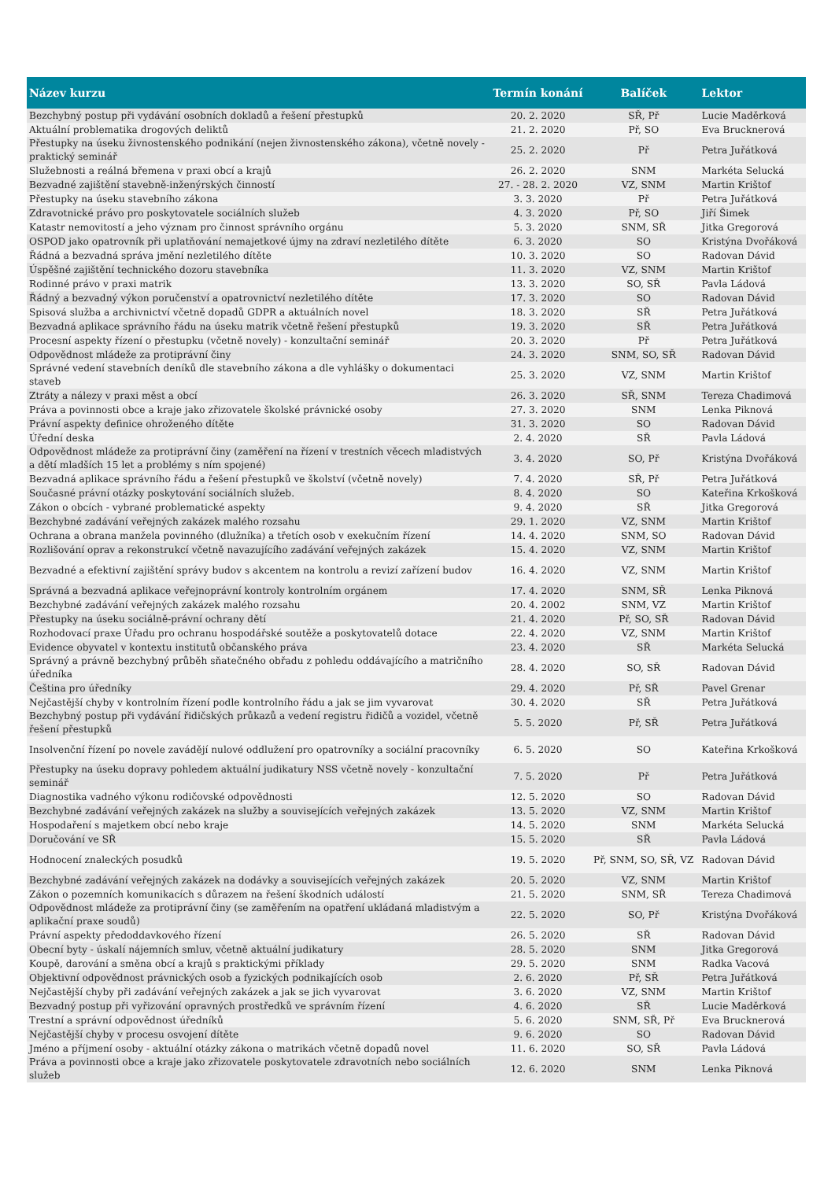| Název kurzu | Termín konání | Balíček | Lektor |
| --- | --- | --- | --- |
| Bezchybný postup při vydávání osobních dokladů a řešení přestupků | 20. 2. 2020 | SŘ, Př | Lucie Maděrková |
| Aktuální problematika drogových deliktů | 21. 2. 2020 | Př, SO | Eva Brucknerová |
| Přestupky na úseku živnostenského podnikání (nejen živnostenského zákona), včetně novely - praktický seminář | 25. 2. 2020 | Př | Petra Juřátková |
| Služebnosti a reálná břemena v praxi obcí a krajů | 26. 2. 2020 | SNM | Markéta Selucká |
| Bezvadné zajištění stavebně-inženýrských činností | 27. - 28. 2. 2020 | VZ, SNM | Martin Krištof |
| Přestupky na úseku stavebního zákona | 3. 3. 2020 | Př | Petra Juřátková |
| Zdravotnické právo pro poskytovatele sociálních služeb | 4. 3. 2020 | Př, SO | Jiří Šimek |
| Katastr nemovitostí a jeho význam pro činnost správního orgánu | 5. 3. 2020 | SNM, SŘ | Jitka Gregorová |
| OSPOD jako opatrovník při uplatňování nemajetkové újmy na zdraví nezletilého dítěte | 6. 3. 2020 | SO | Kristýna Dvořáková |
| Řádná a bezvadná správa jmění nezletilého dítěte | 10. 3. 2020 | SO | Radovan Dávid |
| Úspěšné zajištění technického dozoru stavebníka | 11. 3. 2020 | VZ, SNM | Martin Krištof |
| Rodinné právo v praxi matrik | 13. 3. 2020 | SO, SŘ | Pavla Ládová |
| Řádný a bezvadný výkon poručenství a opatrovnictví nezletilého dítěte | 17. 3. 2020 | SO | Radovan Dávid |
| Spisová služba a archivnictví včetně dopadů GDPR a aktuálních novel | 18. 3. 2020 | SŘ | Petra Juřátková |
| Bezvadná aplikace správního řádu na úseku matrik včetně řešení přestupků | 19. 3. 2020 | SŘ | Petra Juřátková |
| Procesní aspekty řízení o přestupku (včetně novely) - konzultační seminář | 20. 3. 2020 | Př | Petra Juřátková |
| Odpovědnost mládeže za protiprávní činy | 24. 3. 2020 | SNM, SO, SŘ | Radovan Dávid |
| Správné vedení stavebních deníků dle stavebního zákona a dle vyhlášky o dokumentaci staveb | 25. 3. 2020 | VZ, SNM | Martin Krištof |
| Ztráty a nálezy v praxi měst a obcí | 26. 3. 2020 | SŘ, SNM | Tereza Chadimová |
| Práva a povinnosti obce a kraje jako zřizovatele školské právnické osoby | 27. 3. 2020 | SNM | Lenka Piknová |
| Právní aspekty definice ohroženého dítěte | 31. 3. 2020 | SO | Radovan Dávid |
| Úřední deska | 2. 4. 2020 | SŘ | Pavla Ládová |
| Odpovědnost mládeže za protiprávní činy (zaměření na řízení v trestních věcech mladistvých a dětí mladších 15 let a problémy s ním spojené) | 3. 4. 2020 | SO, Př | Kristýna Dvořáková |
| Bezvadná aplikace správního řádu a řešení přestupků ve školství (včetně novely) | 7. 4. 2020 | SŘ, Př | Petra Juřátková |
| Současné právní otázky poskytování sociálních služeb. | 8. 4. 2020 | SO | Kateřina Krkošková |
| Zákon o obcích - vybrané problematické aspekty | 9. 4. 2020 | SŘ | Jitka Gregorová |
| Bezchybné zadávání veřejných zakázek malého rozsahu | 29. 1. 2020 | VZ, SNM | Martin Krištof |
| Ochrana a obrana manžela povinného (dlužníka) a třetích osob v exekučním řízení | 14. 4. 2020 | SNM, SO | Radovan Dávid |
| Rozlišování oprav a rekonstrukcí včetně navazujícího zadávání veřejných zakázek | 15. 4. 2020 | VZ, SNM | Martin Krištof |
| Bezvadné a efektivní zajištění správy budov s akcentem na kontrolu a revizí zařízení budov | 16. 4. 2020 | VZ, SNM | Martin Krištof |
| Správná a bezvadná aplikace veřejnoprávní kontroly kontrolním orgánem | 17. 4. 2020 | SNM, SŘ | Lenka Piknová |
| Bezchybné zadávání veřejných zakázek malého rozsahu | 20. 4. 2002 | SNM, VZ | Martin Krištof |
| Přestupky na úseku sociálně-právní ochrany dětí | 21. 4. 2020 | Př, SO, SŘ | Radovan Dávid |
| Rozhodovací praxe Úřadu pro ochranu hospodářské soutěže a poskytovatelů dotace | 22. 4. 2020 | VZ, SNM | Martin Krištof |
| Evidence obyvatel v kontextu institutů občanského práva | 23. 4. 2020 | SŘ | Markéta Selucká |
| Správný a právně bezchybný průběh sňatečného obřadu z pohledu oddávajícího a matričního úředníka | 28. 4. 2020 | SO, SŘ | Radovan Dávid |
| Čeština pro úředníky | 29. 4. 2020 | Př, SŘ | Pavel Grenar |
| Nejčastější chyby v kontrolním řízení podle kontrolního řádu a jak se jim vyvarovat | 30. 4. 2020 | SŘ | Petra Juřátková |
| Bezchybný postup při vydávání řidičských průkazů a vedení registru řidičů a vozidel, včetně řešení přestupků | 5. 5. 2020 | Př, SŘ | Petra Juřátková |
| Insolvenční řízení po novele zavádějí nulové oddlužení pro opatrovníky a sociální pracovníky | 6. 5. 2020 | SO | Kateřina Krkošková |
| Přestupky na úseku dopravy pohledem aktuální judikatury NSS včetně novely - konzultační seminář | 7. 5. 2020 | Př | Petra Juřátková |
| Diagnostika vadného výkonu rodičovské odpovědnosti | 12. 5. 2020 | SO | Radovan Dávid |
| Bezchybné zadávání veřejných zakázek na služby a souvisejících veřejných zakázek | 13. 5. 2020 | VZ, SNM | Martin Krištof |
| Hospodaření s majetkem obcí nebo kraje | 14. 5. 2020 | SNM | Markéta Selucká |
| Doručování ve SŘ | 15. 5. 2020 | SŘ | Pavla Ládová |
| Hodnocení znaleckých posudků | 19. 5. 2020 | Př, SNM, SO, SŘ, VZ | Radovan Dávid |
| Bezchybné zadávání veřejných zakázek na dodávky a souvisejících veřejných zakázek | 20. 5. 2020 | VZ, SNM | Martin Krištof |
| Zákon o pozemních komunikacích s důrazem na řešení škodních událostí | 21. 5. 2020 | SNM, SŘ | Tereza Chadimová |
| Odpovědnost mládeže za protiprávní činy (se zaměřením na opatření ukládaná mladistvým a aplikační praxe soudů) | 22. 5. 2020 | SO, Př | Kristýna Dvořáková |
| Právní aspekty předoddavkového řízení | 26. 5. 2020 | SŘ | Radovan Dávid |
| Obecní byty - úskalí nájemních smluv, včetně aktuální judikatury | 28. 5. 2020 | SNM | Jitka Gregorová |
| Koupě, darování a směna obcí a krajů s praktickými příklady | 29. 5. 2020 | SNM | Radka Vacová |
| Objektivní odpovědnost právnických osob a fyzických podnikajících osob | 2. 6. 2020 | Př, SŘ | Petra Juřátková |
| Nejčastější chyby při zadávání veřejných zakázek a jak se jich vyvarovat | 3. 6. 2020 | VZ, SNM | Martin Krištof |
| Bezvadný postup při vyřizování opravných prostředků ve správním řízení | 4. 6. 2020 | SŘ | Lucie Maděrková |
| Trestní a správní odpovědnost úředníků | 5. 6. 2020 | SNM, SŘ, Př | Eva Brucknerová |
| Nejčastější chyby v procesu osvojení dítěte | 9. 6. 2020 | SO | Radovan Dávid |
| Jméno a příjmení osoby - aktuální otázky zákona o matrikách včetně dopadů novel | 11. 6. 2020 | SO, SŘ | Pavla Ládová |
| Práva a povinnosti obce a kraje jako zřizovatele poskytovatele zdravotních nebo sociálních služeb | 12. 6. 2020 | SNM | Lenka Piknová |